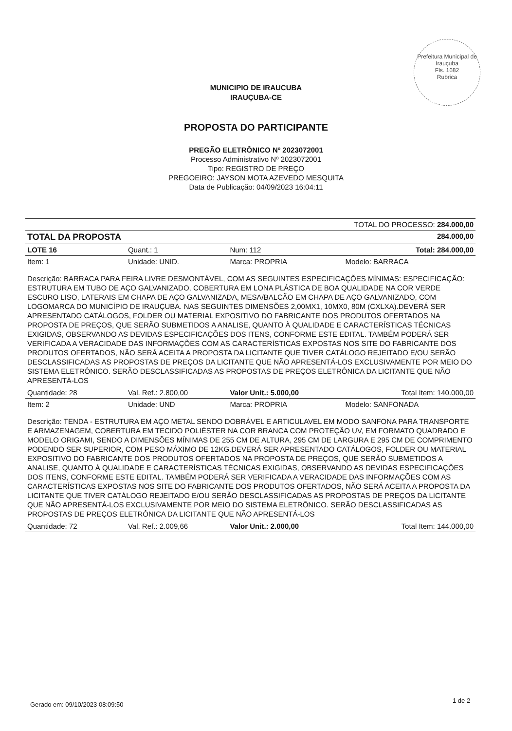Prefeitura Municipal de Irauçuba
Fls. 1682
Rubrica
MUNICIPIO DE IRAUCUBA
IRAUÇUBA-CE
PROPOSTA DO PARTICIPANTE
PREGÃO ELETRÔNICO Nº 2023072001
Processo Administrativo Nº 2023072001
Tipo: REGISTRO DE PREÇO
PREGOEIRO: JAYSON MOTA AZEVEDO MESQUITA
Data de Publicação: 04/09/2023 16:04:11
| TOTAL DO PROCESSO: 284.000,00 | | | |
| TOTAL DA PROPOSTA | | 284.000,00 | |
| LOTE 16 | Quant.: 1 | Num: 112 | Total: 284.000,00 |
| Item: 1 | Unidade: UNID. | Marca: PROPRIA | Modelo: BARRACA |
| Descrição: BARRACA PARA FEIRA LIVRE DESMONTÁVEL, COM AS SEGUINTES ESPECIFICAÇÕES MÍNIMAS: ESPECIFICAÇÃO: ESTRUTURA EM TUBO DE AÇO GALVANIZADO, COBERTURA EM LONA PLÁSTICA DE BOA QUALIDADE NA COR VERDE ESCURO LISO, LATERAIS EM CHAPA DE AÇO GALVANIZADA, MESA/BALCÃO EM CHAPA DE AÇO GALVANIZADO, COM LOGOMARCA DO MUNICÍPIO DE IRAUÇUBA. NAS SEGUINTES DIMENSÕES 2,00MX1, 10MX0, 80M (CXLXA).DEVERÁ SER APRESENTADO CATÁLOGOS, FOLDER OU MATERIAL EXPOSITIVO DO FABRICANTE DOS PRODUTOS OFERTADOS NA PROPOSTA DE PREÇOS, QUE SERÃO SUBMETIDOS A ANALISE, QUANTO À QUALIDADE E CARACTERÍSTICAS TÉCNICAS EXIGIDAS, OBSERVANDO AS DEVIDAS ESPECIFICAÇÕES DOS ITENS, CONFORME ESTE EDITAL. TAMBÉM PODERÁ SER VERIFICADA A VERACIDADE DAS INFORMAÇÕES COM AS CARACTERÍSTICAS EXPOSTAS NOS SITE DO FABRICANTE DOS PRODUTOS OFERTADOS, NÃO SERÁ ACEITA A PROPOSTA DA LICITANTE QUE TIVER CATÁLOGO REJEITADO E/OU SERÃO DESCLASSIFICADAS AS PROPOSTAS DE PREÇOS DA LICITANTE QUE NÃO APRESENTÁ-LOS EXCLUSIVAMENTE POR MEIO DO SISTEMA ELETRÔNICO. SERÃO DESCLASSIFICADAS AS PROPOSTAS DE PREÇOS ELETRÔNICA DA LICITANTE QUE NÃO APRESENTÁ-LOS | | | |
| Quantidade: 28 | Val. Ref.: 2.800,00 | Valor Unit.: 5.000,00 | Total Item: 140.000,00 |
| Item: 2 | Unidade: UND | Marca: PROPRIA | Modelo: SANFONADA |
| Descrição: TENDA - ESTRUTURA EM AÇO METAL SENDO DOBRÁVEL E ARTICULAVEL EM MODO SANFONA PARA TRANSPORTE E ARMAZENAGEM, COBERTURA EM TECIDO POLIÉSTER NA COR BRANCA COM PROTEÇÃO UV, EM FORMATO QUADRADO E MODELO ORIGAMI, SENDO A DIMENSÕES MÍNIMAS DE 255 CM DE ALTURA, 295 CM DE LARGURA E 295 CM DE COMPRIMENTO PODENDO SER SUPERIOR, COM PESO MÁXIMO DE 12KG.DEVERÁ SER APRESENTADO CATÁLOGOS, FOLDER OU MATERIAL EXPOSITIVO DO FABRICANTE DOS PRODUTOS OFERTADOS NA PROPOSTA DE PREÇOS, QUE SERÃO SUBMETIDOS A ANALISE, QUANTO À QUALIDADE E CARACTERÍSTICAS TÉCNICAS EXIGIDAS, OBSERVANDO AS DEVIDAS ESPECIFICAÇÕES DOS ITENS, CONFORME ESTE EDITAL. TAMBÉM PODERÁ SER VERIFICADA A VERACIDADE DAS INFORMAÇÕES COM AS CARACTERÍSTICAS EXPOSTAS NOS SITE DO FABRICANTE DOS PRODUTOS OFERTADOS, NÃO SERÁ ACEITA A PROPOSTA DA LICITANTE QUE TIVER CATÁLOGO REJEITADO E/OU SERÃO DESCLASSIFICADAS AS PROPOSTAS DE PREÇOS DA LICITANTE QUE NÃO APRESENTÁ-LOS EXCLUSIVAMENTE POR MEIO DO SISTEMA ELETRÔNICO. SERÃO DESCLASSIFICADAS AS PROPOSTAS DE PREÇOS ELETRÔNICA DA LICITANTE QUE NÃO APRESENTÁ-LOS | | | |
| Quantidade: 72 | Val. Ref.: 2.009,66 | Valor Unit.: 2.000,00 | Total Item: 144.000,00 |
Gerado em: 09/10/2023 08:09:50
1 de 2